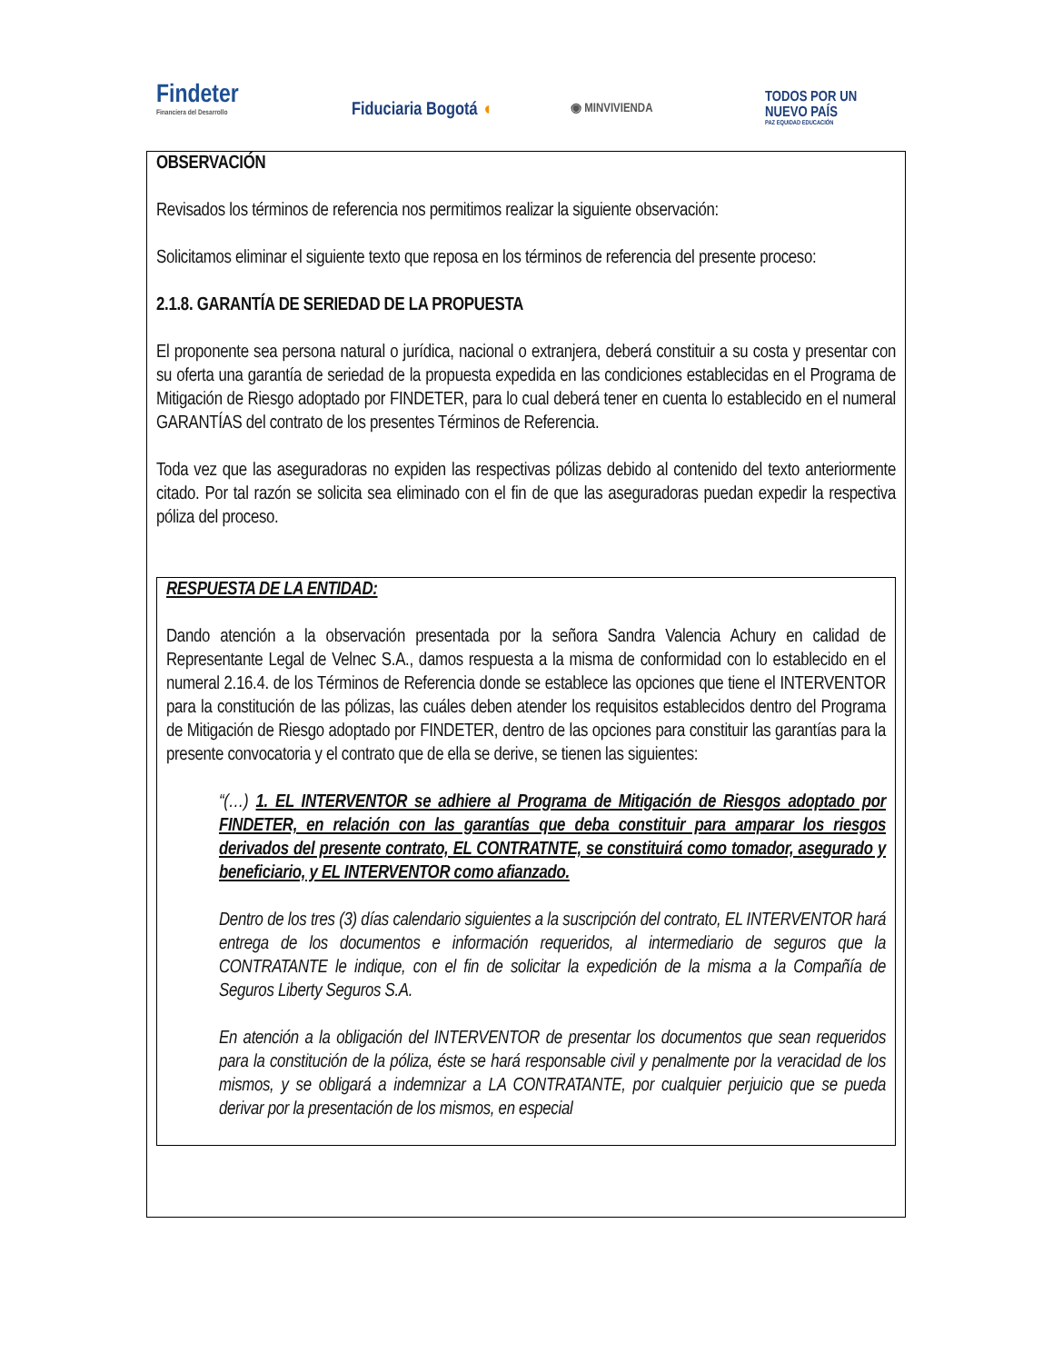Findeter
Financiera del Desarrollo
Fiduciaria Bogotá ◖ ◉ MINVIVIENDA
TODOS POR UN
NUEVO PAÍS
PAZ EQUIDAD EDUCACIÓN
OBSERVACIÓN
Revisados los términos de referencia nos permitimos realizar la siguiente observación:
Solicitamos eliminar el siguiente texto que reposa en los términos de referencia del presente proceso:
2.1.8. GARANTÍA DE SERIEDAD DE LA PROPUESTA
El proponente sea persona natural o jurídica, nacional o extranjera, deberá constituir a su costa y presentar con su oferta una garantía de seriedad de la propuesta expedida en las condiciones establecidas en el Programa de Mitigación de Riesgo adoptado por FINDETER, para lo cual deberá tener en cuenta lo establecido en el numeral GARANTÍAS del contrato de los presentes Términos de Referencia.
Toda vez que las aseguradoras no expiden las respectivas pólizas debido al contenido del texto anteriormente citado. Por tal razón se solicita sea eliminado con el fin de que las aseguradoras puedan expedir la respectiva póliza del proceso.
RESPUESTA DE LA ENTIDAD:
Dando atención a la observación presentada por la señora Sandra Valencia Achury en calidad de Representante Legal de Velnec S.A., damos respuesta a la misma de conformidad con lo establecido en el numeral 2.16.4. de los Términos de Referencia donde se establece las opciones que tiene el INTERVENTOR para la constitución de las pólizas, las cuáles deben atender los requisitos establecidos dentro del Programa de Mitigación de Riesgo adoptado por FINDETER, dentro de las opciones para constituir las garantías para la presente convocatoria y el contrato que de ella se derive, se tienen las siguientes:
“(…) 1. EL INTERVENTOR se adhiere al Programa de Mitigación de Riesgos adoptado por FINDETER, en relación con las garantías que deba constituir para amparar los riesgos derivados del presente contrato, EL CONTRATNTE, se constituirá como tomador, asegurado y beneficiario, y EL INTERVENTOR como afianzado.
Dentro de los tres (3) días calendario siguientes a la suscripción del contrato, EL INTERVENTOR hará entrega de los documentos e información requeridos, al intermediario de seguros que la CONTRATANTE le indique, con el fin de solicitar la expedición de la misma a la Compañía de Seguros Liberty Seguros S.A.
En atención a la obligación del INTERVENTOR de presentar los documentos que sean requeridos para la constitución de la póliza, éste se hará responsable civil y penalmente por la veracidad de los mismos, y se obligará a indemnizar a LA CONTRATANTE, por cualquier perjuicio que se pueda derivar por la presentación de los mismos, en especial